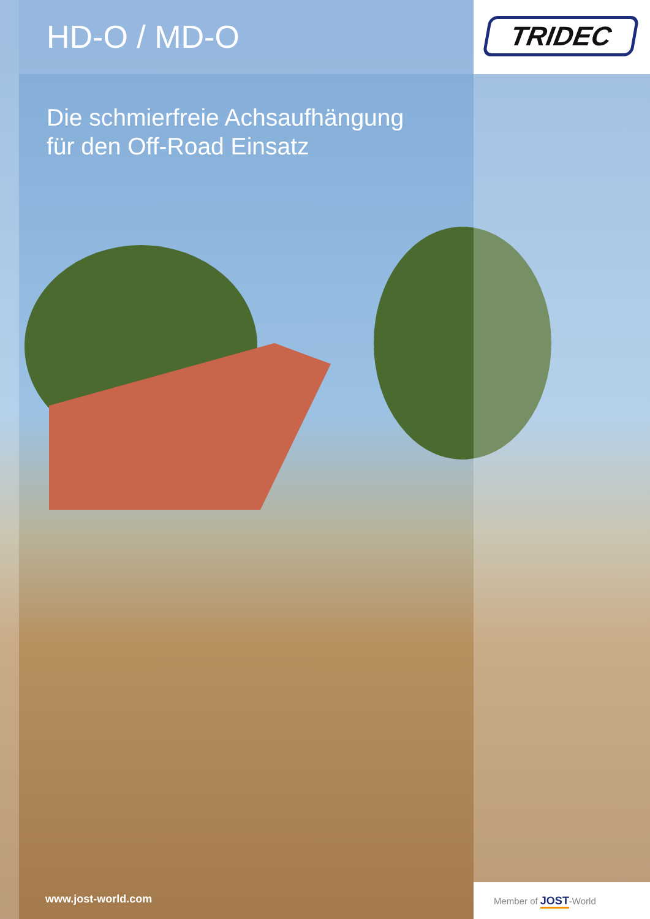HD-O / MD-O TRIDEC
Die schmierfreie Achsaufhängung
für den Off-Road Einsatz
www.jost-world.com Member of JOST-World